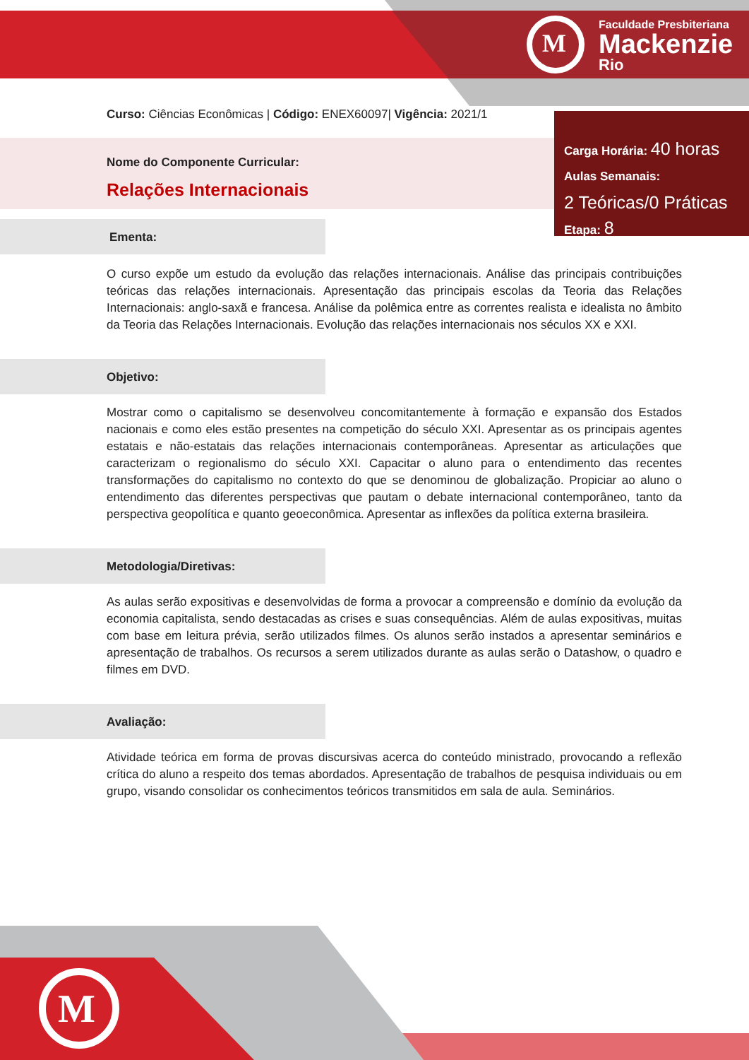M
Faculdade Presbiteriana
Mackenzie
Rio
M
Curso: Ciências Econômicas | Código: ENEX60097| Vigência: 2021/1
Nome do Componente Curricular:
Relações Internacionais
Carga Horária: 40 horas
Aulas Semanais:
2 Teóricas/0 Práticas
Etapa: 8
Ementa:
O curso expõe um estudo da evolução das relações internacionais. Análise das principais contribuições teóricas das relações internacionais. Apresentação das principais escolas da Teoria das Relações Internacionais: anglo-saxã e francesa. Análise da polêmica entre as correntes realista e idealista no âmbito da Teoria das Relações Internacionais. Evolução das relações internacionais nos séculos XX e XXI.
Objetivo:
Mostrar como o capitalismo se desenvolveu concomitantemente à formação e expansão dos Estados nacionais e como eles estão presentes na competição do século XXI. Apresentar as os principais agentes estatais e não-estatais das relações internacionais contemporâneas. Apresentar as articulações que caracterizam o regionalismo do século XXI. Capacitar o aluno para o entendimento das recentes transformações do capitalismo no contexto do que se denominou de globalização. Propiciar ao aluno o entendimento das diferentes perspectivas que pautam o debate internacional contemporâneo, tanto da perspectiva geopolítica e quanto geoeconômica. Apresentar as inflexões da política externa brasileira.
Metodologia/Diretivas:
As aulas serão expositivas e desenvolvidas de forma a provocar a compreensão e domínio da evolução da economia capitalista, sendo destacadas as crises e suas consequências. Além de aulas expositivas, muitas com base em leitura prévia, serão utilizados filmes. Os alunos serão instados a apresentar seminários e apresentação de trabalhos. Os recursos a serem utilizados durante as aulas serão o Datashow, o quadro e filmes em DVD.
Avaliação:
Atividade teórica em forma de provas discursivas acerca do conteúdo ministrado, provocando a reflexão crítica do aluno a respeito dos temas abordados. Apresentação de trabalhos de pesquisa individuais ou em grupo, visando consolidar os conhecimentos teóricos transmitidos em sala de aula. Seminários.